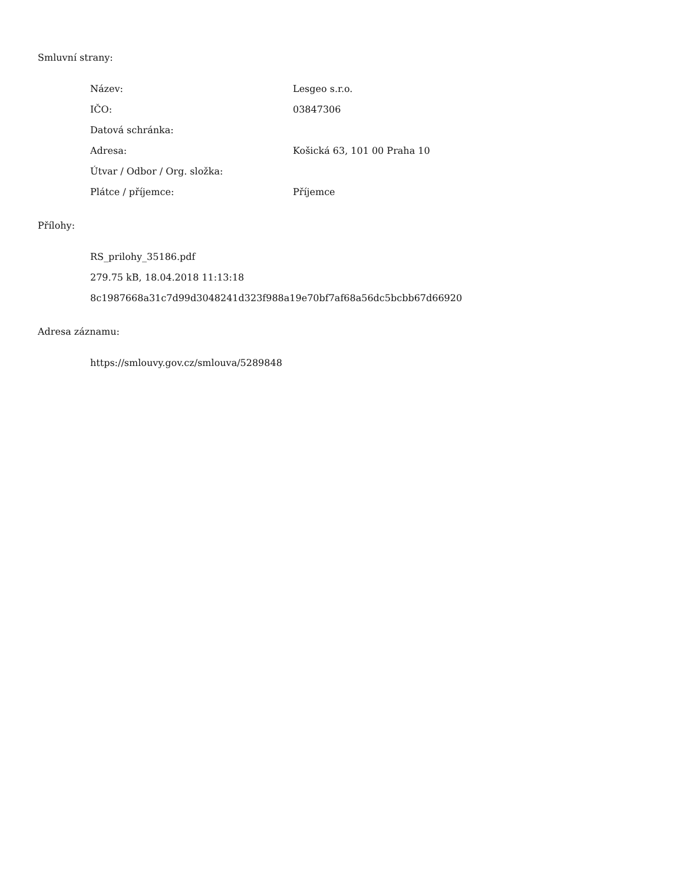Smluvní strany:
| Název: | Lesgeo s.r.o. |
| IČO: | 03847306 |
| Datová schránka: | |
| Adresa: | Košická 63, 101 00 Praha 10 |
| Útvar / Odbor / Org. složka: | |
| Plátce / příjemce: | Příjemce |
Přílohy:
RS_prilohy_35186.pdf
279.75 kB, 18.04.2018 11:13:18
8c1987668a31c7d99d3048241d323f988a19e70bf7af68a56dc5bcbb67d66920
Adresa záznamu:
https://smlouvy.gov.cz/smlouva/5289848